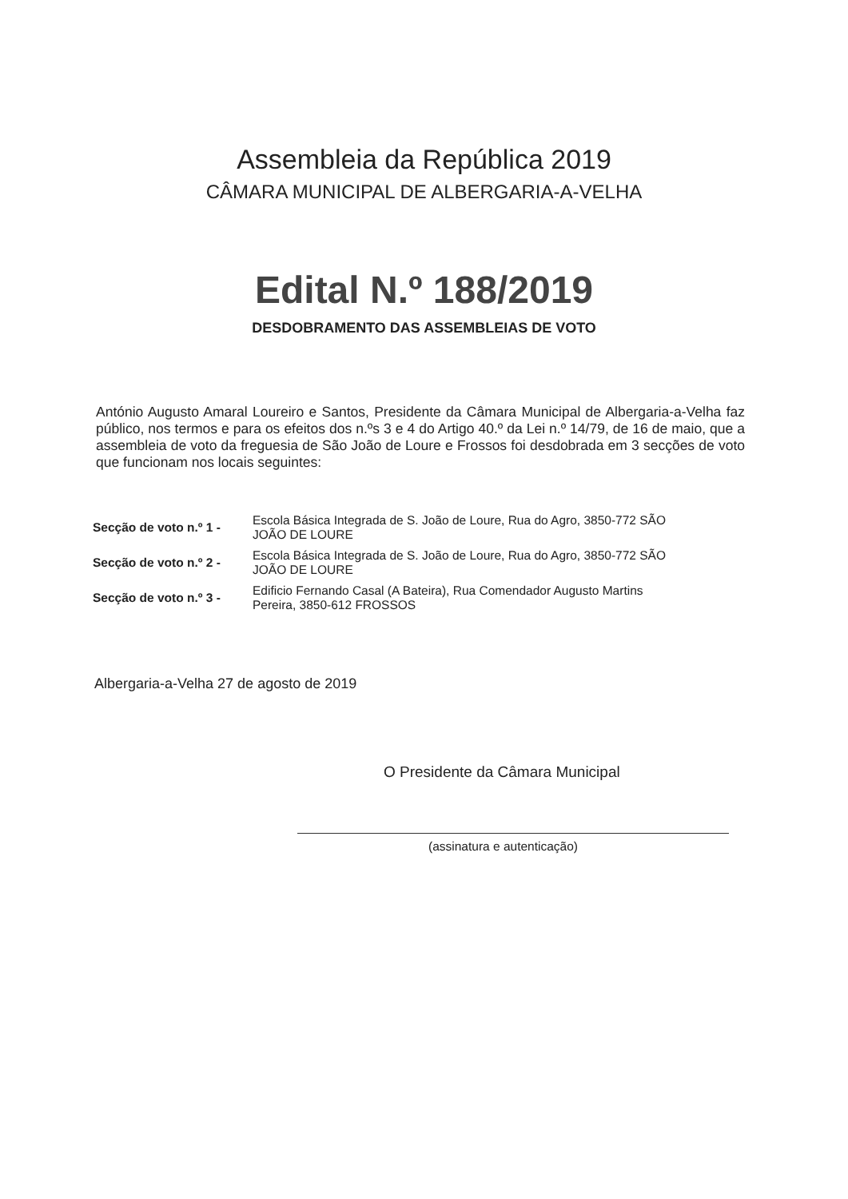Assembleia da República 2019
CÂMARA MUNICIPAL DE ALBERGARIA-A-VELHA
Edital N.º 188/2019
DESDOBRAMENTO DAS ASSEMBLEIAS DE VOTO
António Augusto Amaral Loureiro e Santos, Presidente da Câmara Municipal de Albergaria-a-Velha faz público, nos termos e para os efeitos dos n.ºs 3 e 4 do Artigo 40.º da Lei n.º 14/79, de 16 de maio, que a assembleia de voto da freguesia de São João de Loure e Frossos foi desdobrada em 3 secções de voto que funcionam nos locais seguintes:
| Secção de voto n.º 1 - | Escola Básica Integrada de S. João de Loure, Rua do Agro, 3850-772 SÃO JOÃO DE LOURE |
| Secção de voto n.º 2 - | Escola Básica Integrada de S. João de Loure, Rua do Agro, 3850-772 SÃO JOÃO DE LOURE |
| Secção de voto n.º 3 - | Edificio Fernando Casal (A Bateira), Rua Comendador Augusto Martins Pereira, 3850-612 FROSSOS |
Albergaria-a-Velha 27 de agosto de 2019
O Presidente da Câmara Municipal
(assinatura e autenticação)